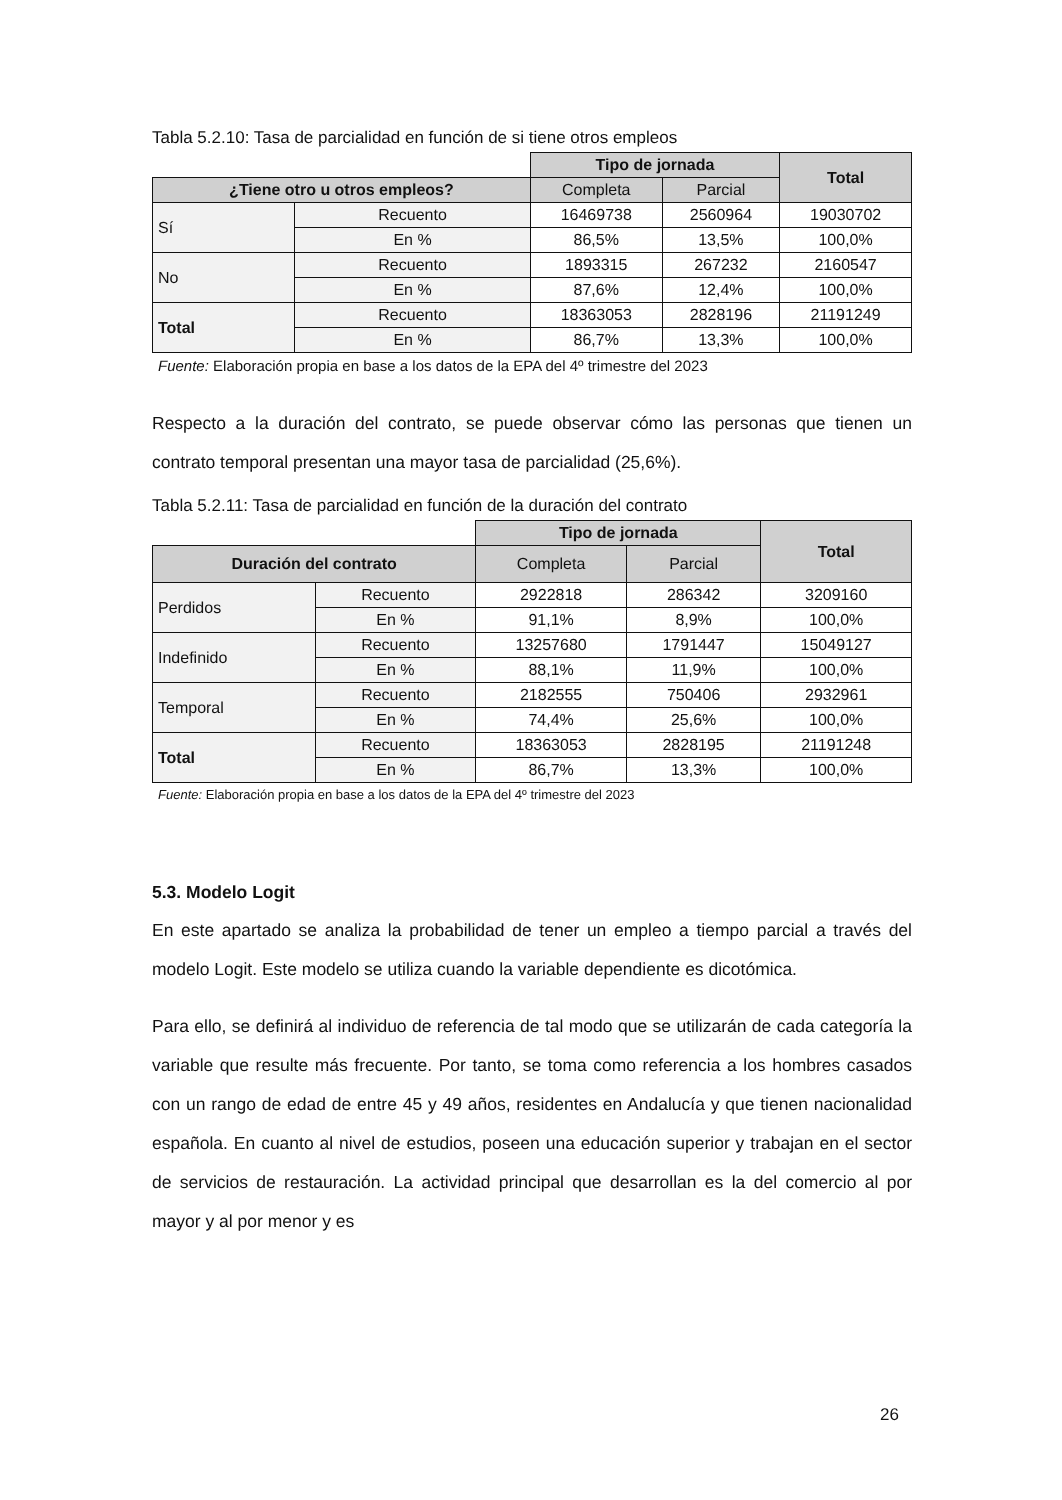Tabla 5.2.10: Tasa de parcialidad en función de si tiene otros empleos
| | | Tipo de jornada | | Total |
| ¿Tiene otro u otros empleos? | | Completa | Parcial | |
| Sí | Recuento | 16469738 | 2560964 | 19030702 |
| | En % | 86,5% | 13,5% | 100,0% |
| No | Recuento | 1893315 | 267232 | 2160547 |
| | En % | 87,6% | 12,4% | 100,0% |
| Total | Recuento | 18363053 | 2828196 | 21191249 |
| | En % | 86,7% | 13,3% | 100,0% |
Fuente: Elaboración propia en base a los datos de la EPA del 4º trimestre del 2023
Respecto a la duración del contrato, se puede observar cómo las personas que tienen un contrato temporal presentan una mayor tasa de parcialidad (25,6%).
Tabla 5.2.11: Tasa de parcialidad en función de la duración del contrato
| | | Tipo de jornada | | Total |
| Duración del contrato | | Completa | Parcial | |
| Perdidos | Recuento | 2922818 | 286342 | 3209160 |
| | En % | 91,1% | 8,9% | 100,0% |
| Indefinido | Recuento | 13257680 | 1791447 | 15049127 |
| | En % | 88,1% | 11,9% | 100,0% |
| Temporal | Recuento | 2182555 | 750406 | 2932961 |
| | En % | 74,4% | 25,6% | 100,0% |
| Total | Recuento | 18363053 | 2828195 | 21191248 |
| | En % | 86,7% | 13,3% | 100,0% |
Fuente: Elaboración propia en base a los datos de la EPA del 4º trimestre del 2023
5.3. Modelo Logit
En este apartado se analiza la probabilidad de tener un empleo a tiempo parcial a través del modelo Logit. Este modelo se utiliza cuando la variable dependiente es dicotómica.
Para ello, se definirá al individuo de referencia de tal modo que se utilizarán de cada categoría la variable que resulte más frecuente. Por tanto, se toma como referencia a los hombres casados con un rango de edad de entre 45 y 49 años, residentes en Andalucía y que tienen nacionalidad española. En cuanto al nivel de estudios, poseen una educación superior y trabajan en el sector de servicios de restauración. La actividad principal que desarrollan es la del comercio al por mayor y al por menor y es
26